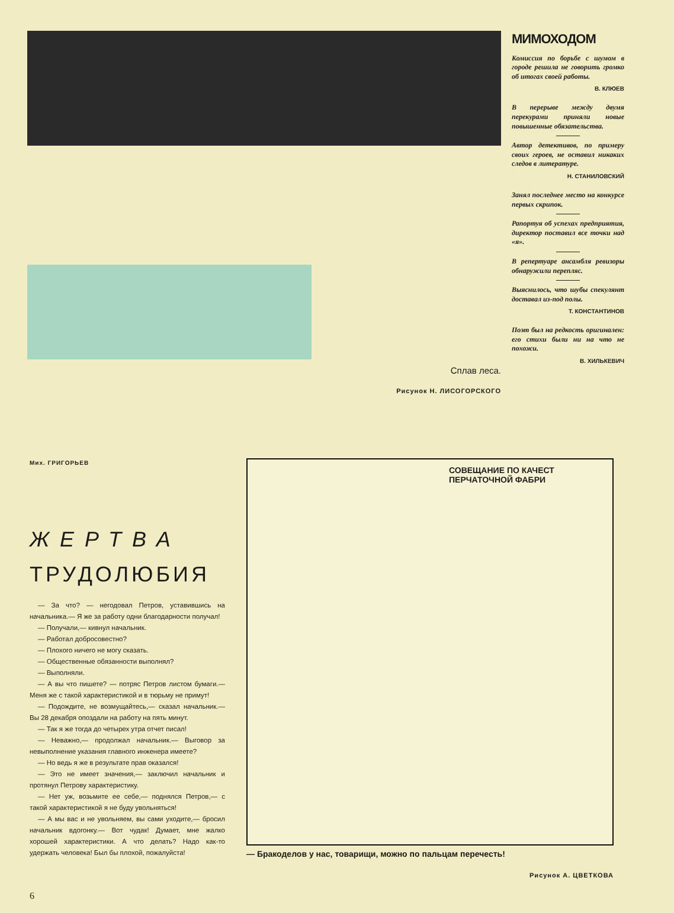Сплав леса.
Рисунок Н. ЛИСОГОРСКОГО
МИМОХОДОМ
Комиссия по борьбе с шумом в городе решила не говорить громко об итогах своей работы.
В. КЛЮЕВ
В перерыве между двумя перекурами приняли новые повышенные обязательства.
Автор детективов, по примеру своих героев, не оставил никаких следов в литературе.
Н. СТАНИЛОВСКИЙ
Занял последнее место на конкурсе первых скрипок.
Рапортуя об успехах предприятия, директор поставил все точки над «я».
В репертуаре ансамбля ревизоры обнаружили перепляс.
Выяснилось, что шубы спекулянт доставал из-под полы.
Т. КОНСТАНТИНОВ
Поэт был на редкость оригинален: его стихи были ни на что не похожи.
В. ХИЛЬКЕВИЧ
Мих. ГРИГОРЬЕВ
ЖЕРТВА
ТРУДОЛЮБИЯ
— За что? — негодовал Петров, уставившись на начальника.— Я же за работу одни благодарности получал!
— Получали,— кивнул начальник.
— Работал добросовестно?
— Плохого ничего не могу сказать.
— Общественные обязанности выполнял?
— Выполняли.
— А вы что пишете? — потряс Петров листом бумаги.— Меня же с такой характеристикой и в тюрьму не примут!
— Подождите, не возмущайтесь,— сказал начальник.— Вы 28 декабря опоздали на работу на пять минут.
— Так я же тогда до четырех утра отчет писал!
— Неважно,— продолжал начальник.— Выговор за невыполнение указания главного инженера имеете?
— Но ведь я же в результате прав оказался!
— Это не имеет значения,— заключил начальник и протянул Петрову характеристику.
— Нет уж, возьмите ее себе,— поднялся Петров,— с такой характеристикой я не буду увольняться!
— А мы вас и не увольняем, вы сами уходите,— бросил начальник вдогонку.— Вот чудак! Думает, мне жалко хорошей характеристики. А что делать? Надо как-то удержать человека! Был бы плохой, пожалуйста!
СОВЕЩАНИЕ ПО КАЧЕСТ
ПЕРЧАТОЧНОЙ ФАБРИ
— Бракоделов у нас, товарищи, можно по пальцам перечесть!
Рисунок А. ЦВЕТКОВА
6